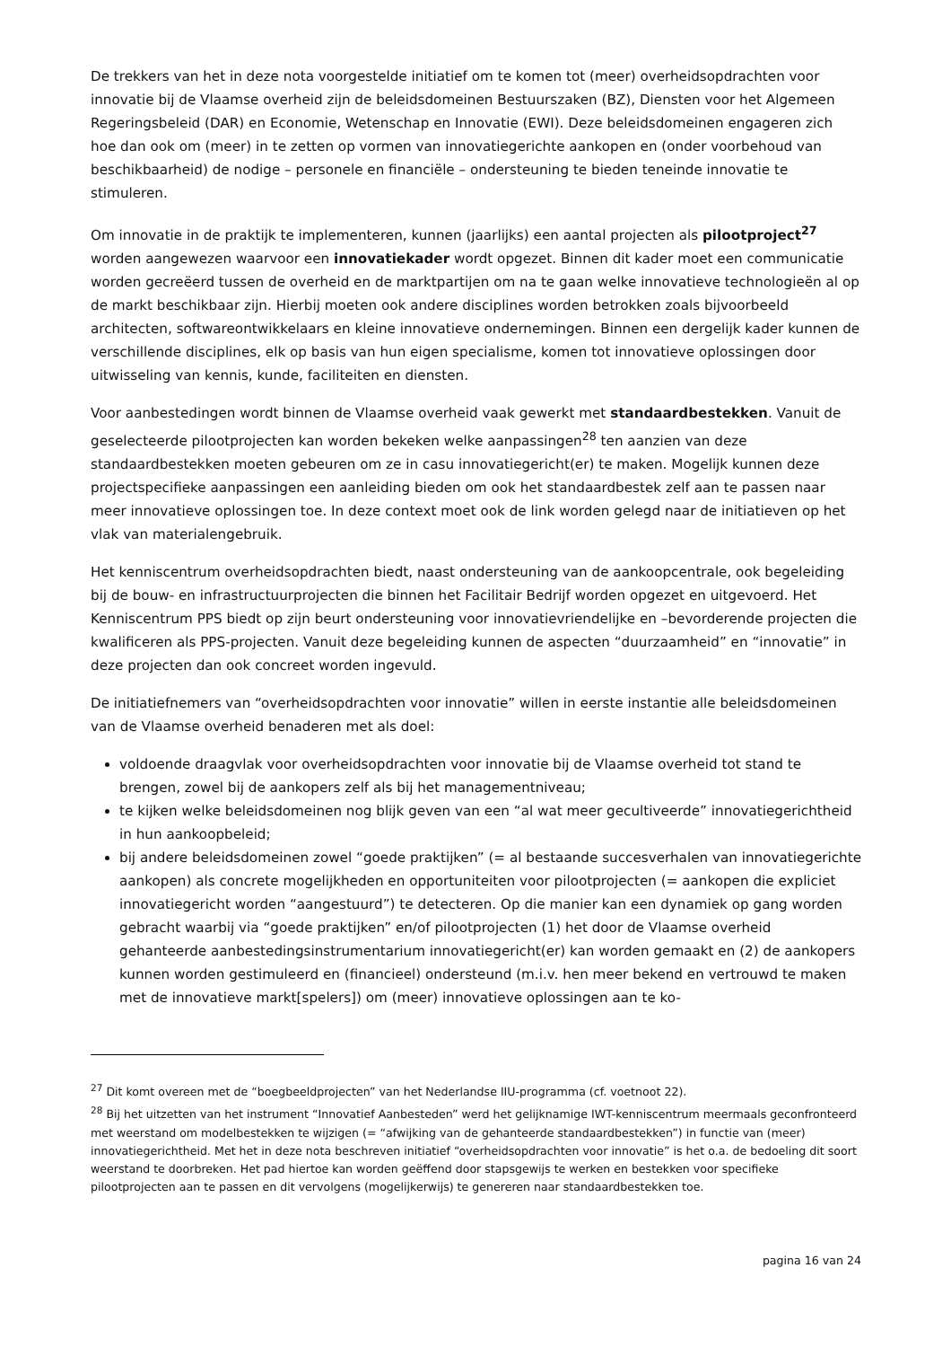De trekkers van het in deze nota voorgestelde initiatief om te komen tot (meer) overheidsopdrachten voor innovatie bij de Vlaamse overheid zijn de beleidsdomeinen Bestuurszaken (BZ), Diensten voor het Algemeen Regeringsbeleid (DAR) en Economie, Wetenschap en Innovatie (EWI). Deze beleidsdomeinen engageren zich hoe dan ook om (meer) in te zetten op vormen van innovatiegerichte aankopen en (onder voorbehoud van beschikbaarheid) de nodige – personele en financiële – ondersteuning te bieden teneinde innovatie te stimuleren.
Om innovatie in de praktijk te implementeren, kunnen (jaarlijks) een aantal projecten als pilootproject<sup>27</sup> worden aangewezen waarvoor een innovatiekader wordt opgezet. Binnen dit kader moet een communicatie worden gecreëerd tussen de overheid en de marktpartijen om na te gaan welke innovatieve technologieën al op de markt beschikbaar zijn. Hierbij moeten ook andere disciplines worden betrokken zoals bijvoorbeeld architecten, softwareontwikkelaars en kleine innovatieve ondernemingen. Binnen een dergelijk kader kunnen de verschillende disciplines, elk op basis van hun eigen specialisme, komen tot innovatieve oplossingen door uitwisseling van kennis, kunde, faciliteiten en diensten.
Voor aanbestedingen wordt binnen de Vlaamse overheid vaak gewerkt met standaardbestekken. Vanuit de geselecteerde pilootprojecten kan worden bekeken welke aanpassingen<sup>28</sup> ten aanzien van deze standaardbestekken moeten gebeuren om ze in casu innovatiegericht(er) te maken. Mogelijk kunnen deze projectspecifieke aanpassingen een aanleiding bieden om ook het standaardbestek zelf aan te passen naar meer innovatieve oplossingen toe. In deze context moet ook de link worden gelegd naar de initiatieven op het vlak van materialengebruik.
Het kenniscentrum overheidsopdrachten biedt, naast ondersteuning van de aankoopcentrale, ook begeleiding bij de bouw- en infrastructuurprojecten die binnen het Facilitair Bedrijf worden opgezet en uitgevoerd. Het Kenniscentrum PPS biedt op zijn beurt ondersteuning voor innovatievriendelijke en –bevorderende projecten die kwalificeren als PPS-projecten. Vanuit deze begeleiding kunnen de aspecten “duurzaamheid” en “innovatie” in deze projecten dan ook concreet worden ingevuld.
De initiatiefnemers van “overheidsopdrachten voor innovatie” willen in eerste instantie alle beleidsdomeinen van de Vlaamse overheid benaderen met als doel:
voldoende draagvlak voor overheidsopdrachten voor innovatie bij de Vlaamse overheid tot stand te brengen, zowel bij de aankopers zelf als bij het managementniveau;
te kijken welke beleidsdomeinen nog blijk geven van een “al wat meer gecultiveerde” innovatiegerichtheid in hun aankoopbeleid;
bij andere beleidsdomeinen zowel “goede praktijken” (= al bestaande succesverhalen van innovatiegerichte aankopen) als concrete mogelijkheden en opportuniteiten voor pilootprojecten (= aankopen die expliciet innovatiegericht worden “aangestuurd”) te detecteren. Op die manier kan een dynamiek op gang worden gebracht waarbij via “goede praktijken” en/of pilootprojecten (1) het door de Vlaamse overheid gehanteerde aanbestedingsinstrumentarium innovatiegericht(er) kan worden gemaakt en (2) de aankopers kunnen worden gestimuleerd en (financieel) ondersteund (m.i.v. hen meer bekend en vertrouwd te maken met de innovatieve markt[spelers]) om (meer) innovatieve oplossingen aan te ko-
<sup>27</sup> Dit komt overeen met de “boegbeeldprojecten” van het Nederlandse IIU-programma (cf. voetnoot 22).
<sup>28</sup> Bij het uitzetten van het instrument “Innovatief Aanbesteden” werd het gelijknamige IWT-kenniscentrum meermaals geconfronteerd met weerstand om modelbestekken te wijzigen (= “afwijking van de gehanteerde standaardbestekken”) in functie van (meer) innovatiegerichtheid. Met het in deze nota beschreven initiatief “overheidsopdrachten voor innovatie” is het o.a. de bedoeling dit soort weerstand te doorbreken. Het pad hiertoe kan worden geëffend door stapsgewijs te werken en bestekken voor specifieke pilootprojecten aan te passen en dit vervolgens (mogelijkerwijs) te genereren naar standaardbestekken toe.
pagina 16 van 24